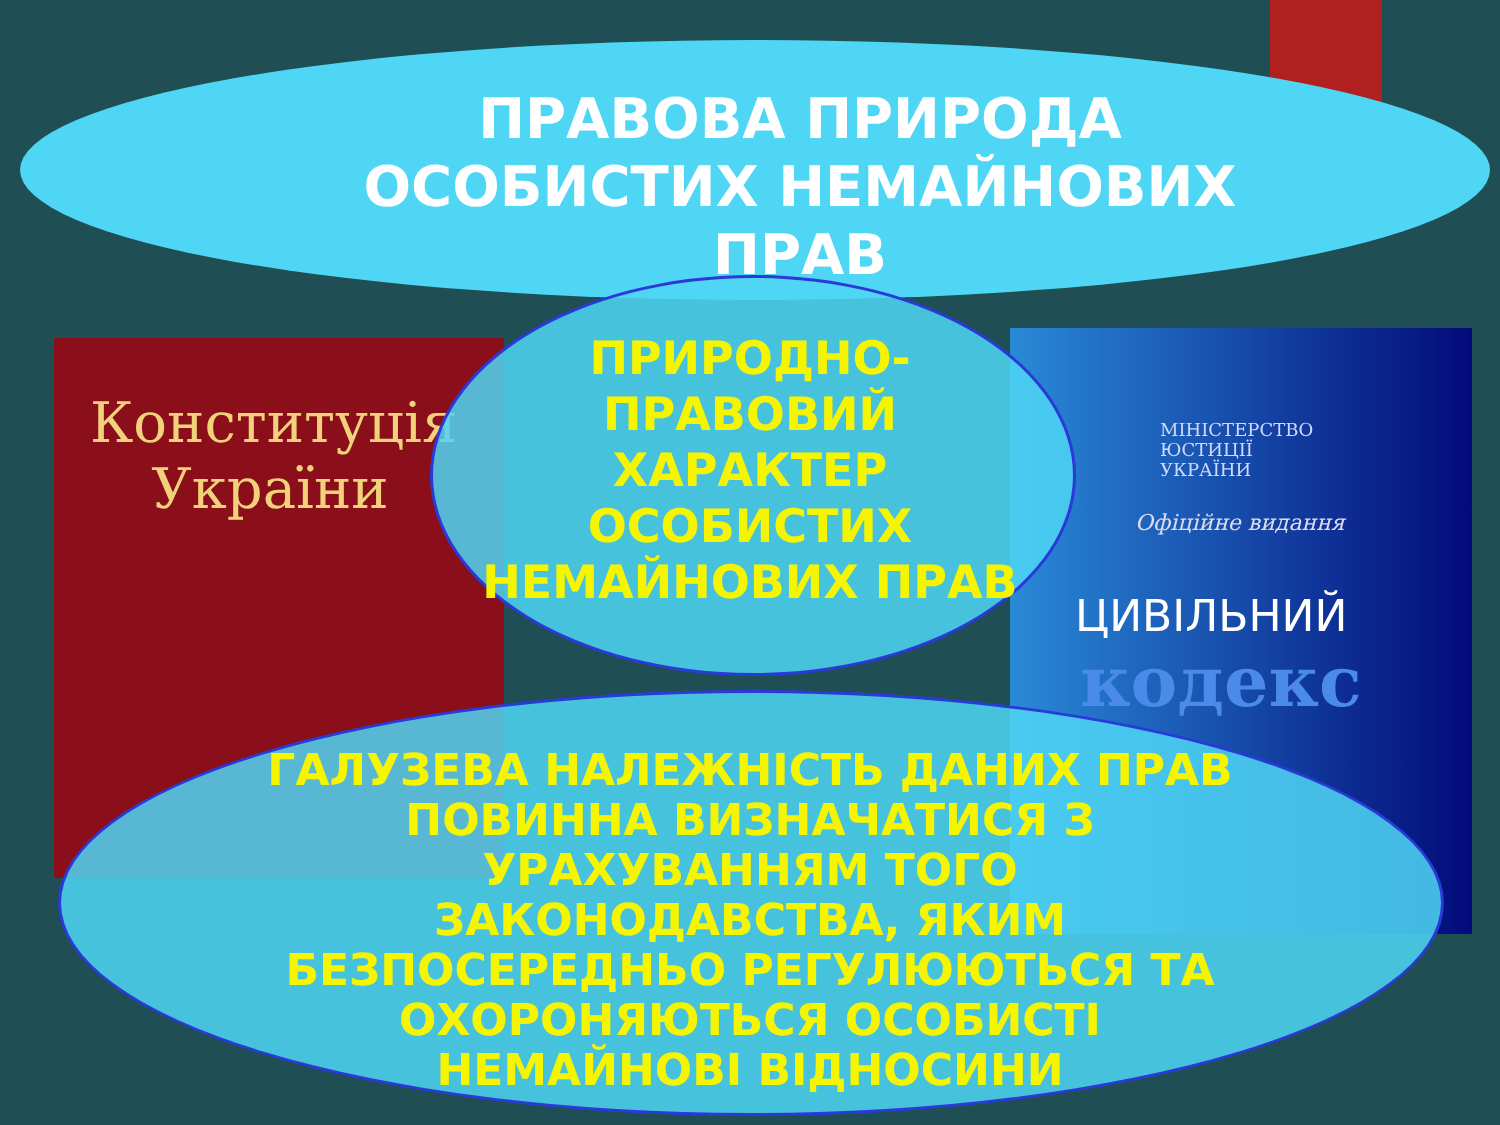Конституція
України
МІНІСТЕРСТВО
ЮСТИЦІЇ
УКРАЇНИ
Офіційне видання
ЦИВІЛЬНИЙ
кодекс
ПРАВОВА ПРИРОДА ОСОБИСТИХ НЕМАЙНОВИХ ПРАВ
ПРИРОДНО-ПРАВОВИЙ ХАРАКТЕР ОСОБИСТИХ НЕМАЙНОВИХ ПРАВ
ГАЛУЗЕВА НАЛЕЖНІСТЬ ДАНИХ ПРАВ ПОВИННА ВИЗНАЧАТИСЯ З УРАХУВАННЯМ ТОГО ЗАКОНОДАВСТВА, ЯКИМ БЕЗПОСЕРЕДНЬО РЕГУЛЮЮТЬСЯ ТА ОХОРОНЯЮТЬСЯ ОСОБИСТІ НЕМАЙНОВІ ВІДНОСИНИ